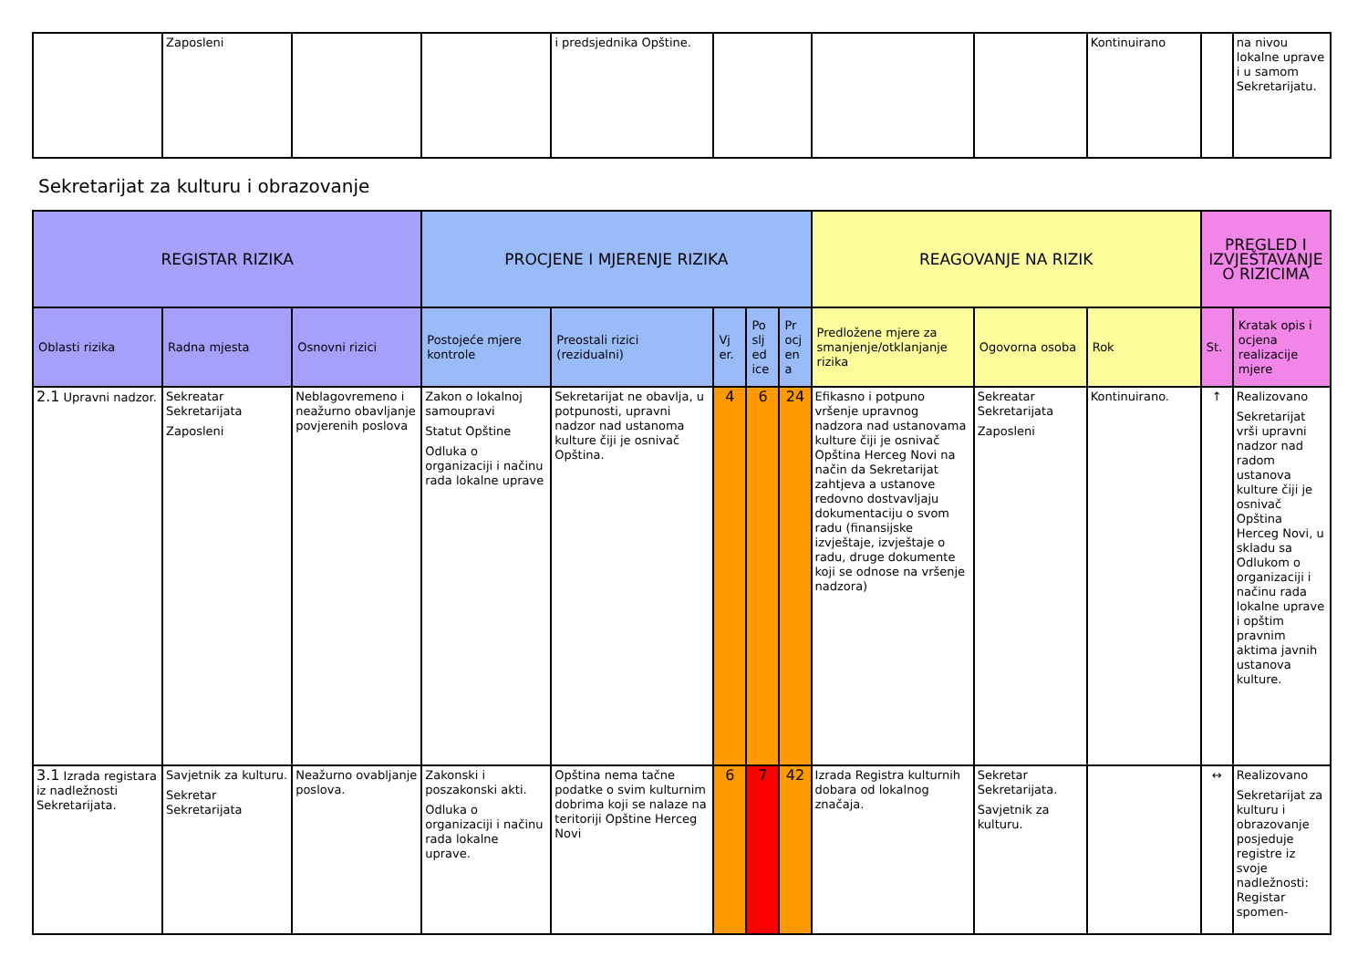| | Zaposleni | | | i predsjednika Opštine. | | | | Kontinuirano | | na nivou lokalne uprave i u samom Sekretarijatu. |
Sekretarijat za kulturu i obrazovanje
| REGISTAR RIZIKA | | | PROCJENE I MJERENJE RIZIKA | | | | | REAGOVANJE NA RIZIK | | | PREGLED I IZVJEŠTAVANJE O RIZICIMA | |
| --- | --- | --- | --- | --- | --- | --- | --- | --- | --- | --- | --- | --- |
| Oblasti rizika | Radna mjesta | Osnovni rizici | Postojeće mjere kontrole | Preostali rizici (rezidualni) | Vj er. | Po slj ed ice | Pr ocj en a | Predložene mjere za smanjenje/otklanjanje rizika | Ogovorna osoba | Rok | St. | Kratak opis i ocjena realizacije mjere |
| 2.1 Upravni nadzor. | Sekreatar Sekretarijata Zaposleni | Neblagovremeno i neažurno obavljanje povjerenih poslova | Zakon o lokalnoj samoupravi Statut Opštine Odluka o organizaciji i načinu rada lokalne uprave | Sekretarijat ne obavlja, u potpunosti, upravni nadzor nad ustanoma kulture čiji je osnivač Opština. | 4 | 6 | 24 | Efikasno i potpuno vršenje upravnog nadzora nad ustanovama kulture čiji je osnivač Opština Herceg Novi na način da Sekretarijat zahtjeva a ustanove redovno dostvavljaju dokumentaciju o svom radu (finansijske izvještaje, izvještaje o radu, druge dokumente koji se odnose na vršenje nadzora) | Sekreatar Sekretarijata Zaposleni | Kontinuirano. | ↑ | Realizovano Sekretarijat vrši upravni nadzor nad radom ustanova kulture čiji je osnivač Opština Herceg Novi, u skladu sa Odlukom o organizaciji i načinu rada lokalne uprave i opštim pravnim aktima javnih ustanova kulture. |
| 3.1 Izrada registara iz nadležnosti Sekretarijata. | Savjetnik za kulturu. Sekretar Sekretarijata | Neažurno ovabljanje poslova. | Zakonski i poszakonski akti. Odluka o organizaciji i načinu rada lokalne uprave. | Opština nema tačne podatke o svim kulturnim dobrima koji se nalaze na teritoriji Opštine Herceg Novi | 6 | 7 | 42 | Izrada Registra kulturnih dobara od lokalnog značaja. | Sekretar Sekretarijata. Savjetnik za kulturu. | | ↔ | Realizovano Sekretarijat za kulturu i obrazovanje posjeduje registre iz svoje nadležnosti: Registar spomen- |